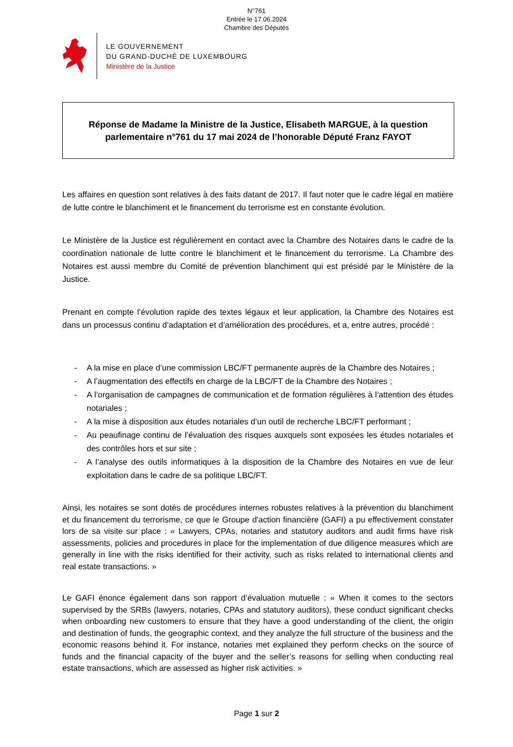N°761
Entrée le 17.06.2024
Chambre des Députés
LE GOUVERNEMENT
DU GRAND-DUCHÉ DE LUXEMBOURG
Ministère de la Justice
Réponse de Madame la Ministre de la Justice, Elisabeth MARGUE, à la question
parlementaire n°761 du 17 mai 2024 de l’honorable Député Franz FAYOT
Les affaires en question sont relatives à des faits datant de 2017. Il faut noter que le cadre légal en matière de lutte contre le blanchiment et le financement du terrorisme est en constante évolution.
Le Ministère de la Justice est régulièrement en contact avec la Chambre des Notaires dans le cadre de la coordination nationale de lutte contre le blanchiment et le financement du terrorisme. La Chambre des Notaires est aussi membre du Comité de prévention blanchiment qui est présidé par le Ministère de la Justice.
Prenant en compte l’évolution rapide des textes légaux et leur application, la Chambre des Notaires est dans un processus continu d’adaptation et d’amélioration des procédures, et a, entre autres, procédé :
- A la mise en place d’une commission LBC/FT permanente auprès de la Chambre des Notaires ;
- A l’augmentation des effectifs en charge de la LBC/FT de la Chambre des Notaires ;
- A l’organisation de campagnes de communication et de formation régulières à l’attention des études notariales ;
- A la mise à disposition aux études notariales d’un outil de recherche LBC/FT performant ;
- Au peaufinage continu de l’évaluation des risques auxquels sont exposées les études notariales et des contrôles hors et sur site ;
- A l’analyse des outils informatiques à la disposition de la Chambre des Notaires en vue de leur exploitation dans le cadre de sa politique LBC/FT.
Ainsi, les notaires se sont dotés de procédures internes robustes relatives à la prévention du blanchiment et du financement du terrorisme, ce que le Groupe d'action financière (GAFI) a pu effectivement constater lors de sa visite sur place : « Lawyers, CPAs, notaries and statutory auditors and audit firms have risk assessments, policies and procedures in place for the implementation of due diligence measures which are generally in line with the risks identified for their activity, such as risks related to international clients and real estate transactions. »
Le GAFI énonce également dans son rapport d’évaluation mutuelle : « When it comes to the sectors supervised by the SRBs (lawyers, notaries, CPAs and statutory auditors), these conduct significant checks when onboarding new customers to ensure that they have a good understanding of the client, the origin and destination of funds, the geographic context, and they analyze the full structure of the business and the economic reasons behind it. For instance, notaries met explained they perform checks on the source of funds and the financial capacity of the buyer and the seller’s reasons for selling when conducting real estate transactions, which are assessed as higher risk activities. »
Page 1 sur 2